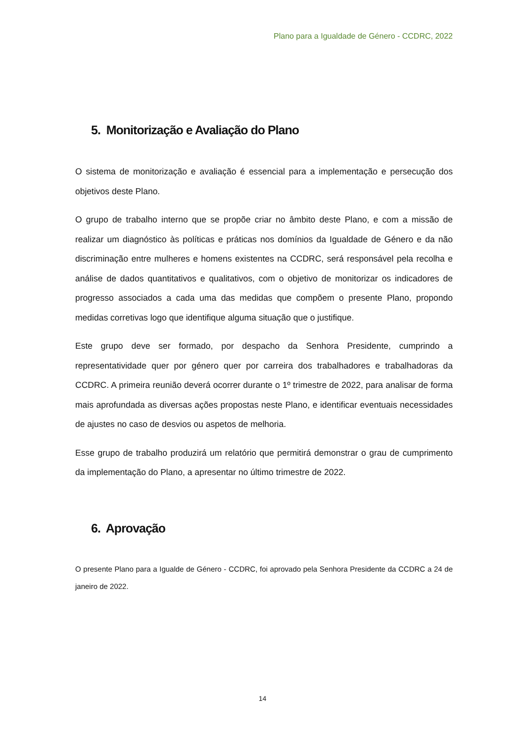Plano para a Igualdade de Género - CCDRC, 2022
5. Monitorização e Avaliação do Plano
O sistema de monitorização e avaliação é essencial para a implementação e persecução dos objetivos deste Plano.
O grupo de trabalho interno que se propõe criar no âmbito deste Plano, e com a missão de realizar um diagnóstico às políticas e práticas nos domínios da Igualdade de Género e da não discriminação entre mulheres e homens existentes na CCDRC, será responsável pela recolha e análise de dados quantitativos e qualitativos, com o objetivo de monitorizar os indicadores de progresso associados a cada uma das medidas que compõem o presente Plano, propondo medidas corretivas logo que identifique alguma situação que o justifique.
Este grupo deve ser formado, por despacho da Senhora Presidente, cumprindo a representatividade quer por género quer por carreira dos trabalhadores e trabalhadoras da CCDRC. A primeira reunião deverá ocorrer durante o 1º trimestre de 2022, para analisar de forma mais aprofundada as diversas ações propostas neste Plano, e identificar eventuais necessidades de ajustes no caso de desvios ou aspetos de melhoria.
Esse grupo de trabalho produzirá um relatório que permitirá demonstrar o grau de cumprimento da implementação do Plano, a apresentar no último trimestre de 2022.
6. Aprovação
O presente Plano para a Igualde de Género - CCDRC, foi aprovado pela Senhora Presidente da CCDRC a 24 de janeiro de 2022.
14